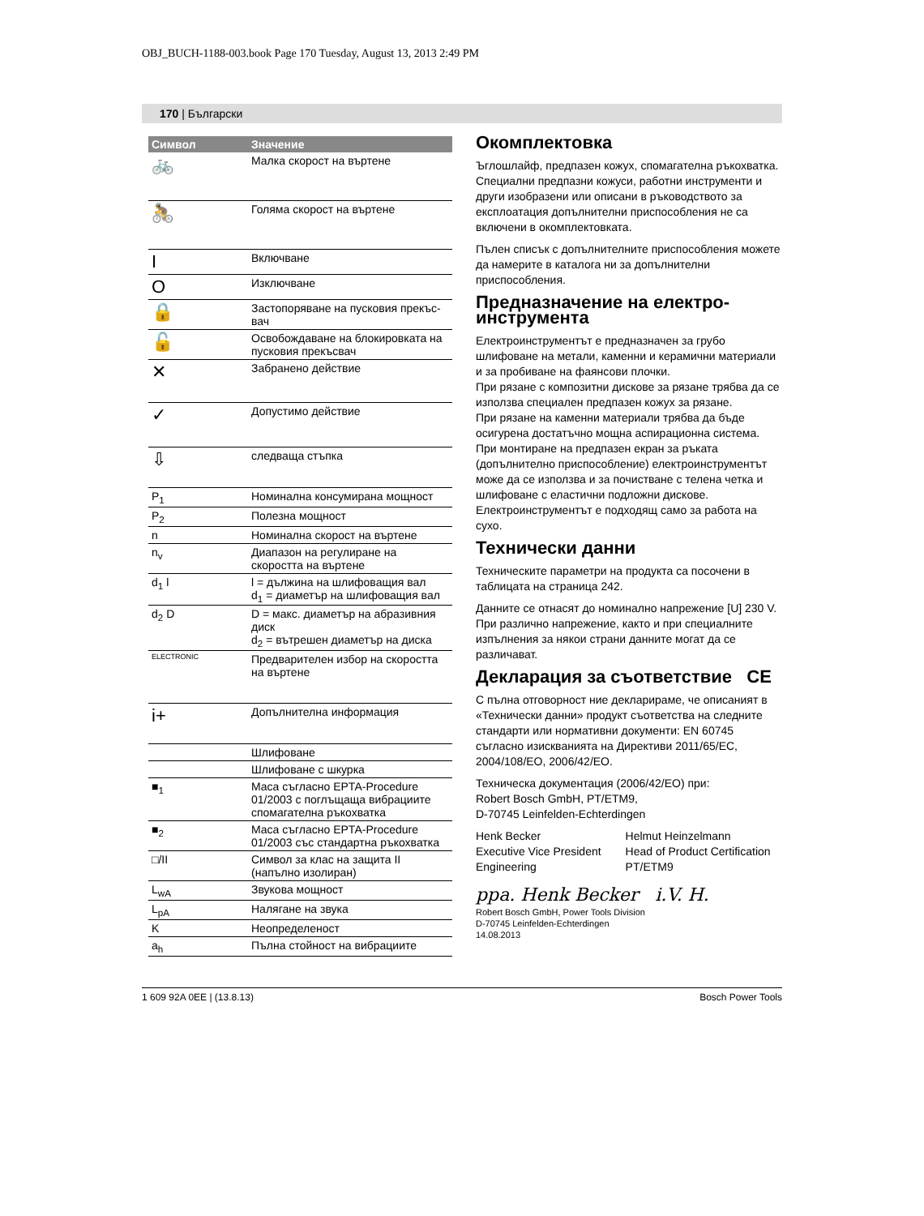OBJ_BUCH-1188-003.book Page 170 Tuesday, August 13, 2013 2:49 PM
170 | Български
| Символ | Значение |
| --- | --- |
| 🚲 | Малка скорост на въртене |
| 🚴 | Голяма скорост на въртене |
| I | Включване |
| O | Изключване |
| 🔒 | Застопоряване на пусковия прекъс-вач |
| 🔓 | Освобождаване на блокировката на пусковия прекъсвач |
| ✕ | Забранено действие |
| ✓ | Допустимо действие |
| ⇩ | следваща стъпка |
| P<sub>1</sub> | Номинална консумирана мощност |
| P<sub>2</sub> | Полезна мощност |
| n | Номинална скорост на въртене |
| n<sub>v</sub> | Диапазон на регулиране на скоростта на въртене |
| d<sub>1</sub> l | l = дължина на шлифоващия вал d<sub>1</sub> = диаметър на шлифоващия вал |
| d<sub>2</sub> D | D = макс. диаметър на абразивния диск d<sub>2</sub> = вътрешен диаметър на диска |
| ELECTRONIC | Предварителен избор на скоростта на въртене |
| i+ | Допълнителна информация |
| | Шлифоване |
| | Шлифоване с шкурка |
| ■<sub>1</sub> | Маса съгласно EPTA-Procedure 01/2003 с поглъщаща вибрациите спомагателна ръкохватка |
| ■<sub>2</sub> | Маса съгласно EPTA-Procedure 01/2003 със стандартна ръкохватка |
| □/II | Символ за клас на защита II (напълно изолиран) |
| L<sub>wA</sub> | Звукова мощност |
| L<sub>pA</sub> | Налягане на звука |
| K | Неопределеност |
| a<sub>h</sub> | Пълна стойност на вибрациите |
Окомплектовка
Ъглошлайф, предпазен кожух, спомагателна ръкохватка. Специални предпазни кожуси, работни инструменти и други изобразени или описани в ръководството за експлоатация допълнителни приспособления не са включени в окомплектовката.
Пълен списък с допълнителните приспособления можете да намерите в каталога ни за допълнителни приспособления.
Предназначение на електро-инструмента
Електроинструментът е предназначен за грубо шлифоване на метали, каменни и керамични материали и за пробиване на фаянсови плочки.
При рязане с композитни дискове за рязане трябва да се използва специален предпазен кожух за рязане.
При рязане на каменни материали трябва да бъде осигурена достатъчно мощна аспирационна система.
При монтиране на предпазен екран за ръката (допълнително приспособление) електроинструментът може да се използва и за почистване с телена четка и шлифоване с еластични подложни дискове.
Електроинструментът е подходящ само за работа на сухо.
Технически данни
Техническите параметри на продукта са посочени в таблицата на страница 242.
Данните се отнасят до номинално напрежение [U] 230 V. При различно напрежение, както и при специалните изпълнения за някои страни данните могат да се различават.
Декларация за съответствие CE
С пълна отговорност ние декларираме, че описаният в «Технически данни» продукт съответства на следните стандарти или нормативни документи: EN 60745 съгласно изискванията на Директиви 2011/65/ЕС, 2004/108/EO, 2006/42/EO.
Техническа документация (2006/42/EO) при:
Robert Bosch GmbH, PT/ETM9,
D-70745 Leinfelden-Echterdingen
Henk Becker
Executive Vice President
Engineering
Helmut Heinzelmann
Head of Product Certification
PT/ETM9
ppa. Henk Becker i.V. H.
Robert Bosch GmbH, Power Tools Division
D-70745 Leinfelden-Echterdingen
14.08.2013
1 609 92A 0EE | (13.8.13) Bosch Power Tools